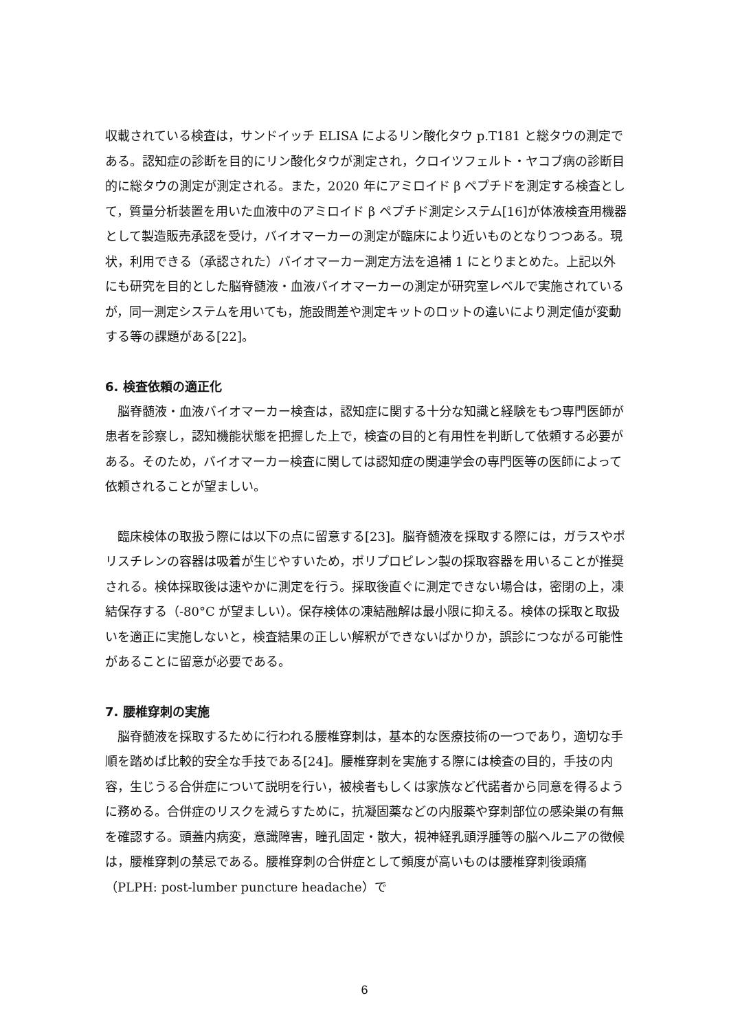収載されている検査は，サンドイッチ ELISA によるリン酸化タウ p.T181 と総タウの測定である。認知症の診断を目的にリン酸化タウが測定され，クロイツフェルト・ヤコブ病の診断目的に総タウの測定が測定される。また，2020 年にアミロイド β ペプチドを測定する検査として，質量分析装置を用いた血液中のアミロイド β ペプチド測定システム[16]が体液検査用機器として製造販売承認を受け，バイオマーカーの測定が臨床により近いものとなりつつある。現状，利用できる（承認された）バイオマーカー測定方法を追補 1 にとりまとめた。上記以外にも研究を目的とした脳脊髄液・血液バイオマーカーの測定が研究室レベルで実施されているが，同一測定システムを用いても，施設間差や測定キットのロットの違いにより測定値が変動する等の課題がある[22]。
6. 検査依頼の適正化
　脳脊髄液・血液バイオマーカー検査は，認知症に関する十分な知識と経験をもつ専門医師が患者を診察し，認知機能状態を把握した上で，検査の目的と有用性を判断して依頼する必要がある。そのため，バイオマーカー検査に関しては認知症の関連学会の専門医等の医師によって依頼されることが望ましい。
　臨床検体の取扱う際には以下の点に留意する[23]。脳脊髄液を採取する際には，ガラスやポリスチレンの容器は吸着が生じやすいため，ポリプロピレン製の採取容器を用いることが推奨される。検体採取後は速やかに測定を行う。採取後直ぐに測定できない場合は，密閉の上，凍結保存する（-80°C が望ましい）。保存検体の凍結融解は最小限に抑える。検体の採取と取扱いを適正に実施しないと，検査結果の正しい解釈ができないばかりか，誤診につながる可能性があることに留意が必要である。
7. 腰椎穿刺の実施
　脳脊髄液を採取するために行われる腰椎穿刺は，基本的な医療技術の一つであり，適切な手順を踏めば比較的安全な手技である[24]。腰椎穿刺を実施する際には検査の目的，手技の内容，生じうる合併症について説明を行い，被検者もしくは家族など代諾者から同意を得るように務める。合併症のリスクを減らすために，抗凝固薬などの内服薬や穿刺部位の感染巣の有無を確認する。頭蓋内病変，意識障害，瞳孔固定・散大，視神経乳頭浮腫等の脳ヘルニアの徴候は，腰椎穿刺の禁忌である。腰椎穿刺の合併症として頻度が高いものは腰椎穿刺後頭痛（PLPH: post-lumber puncture headache）で
6